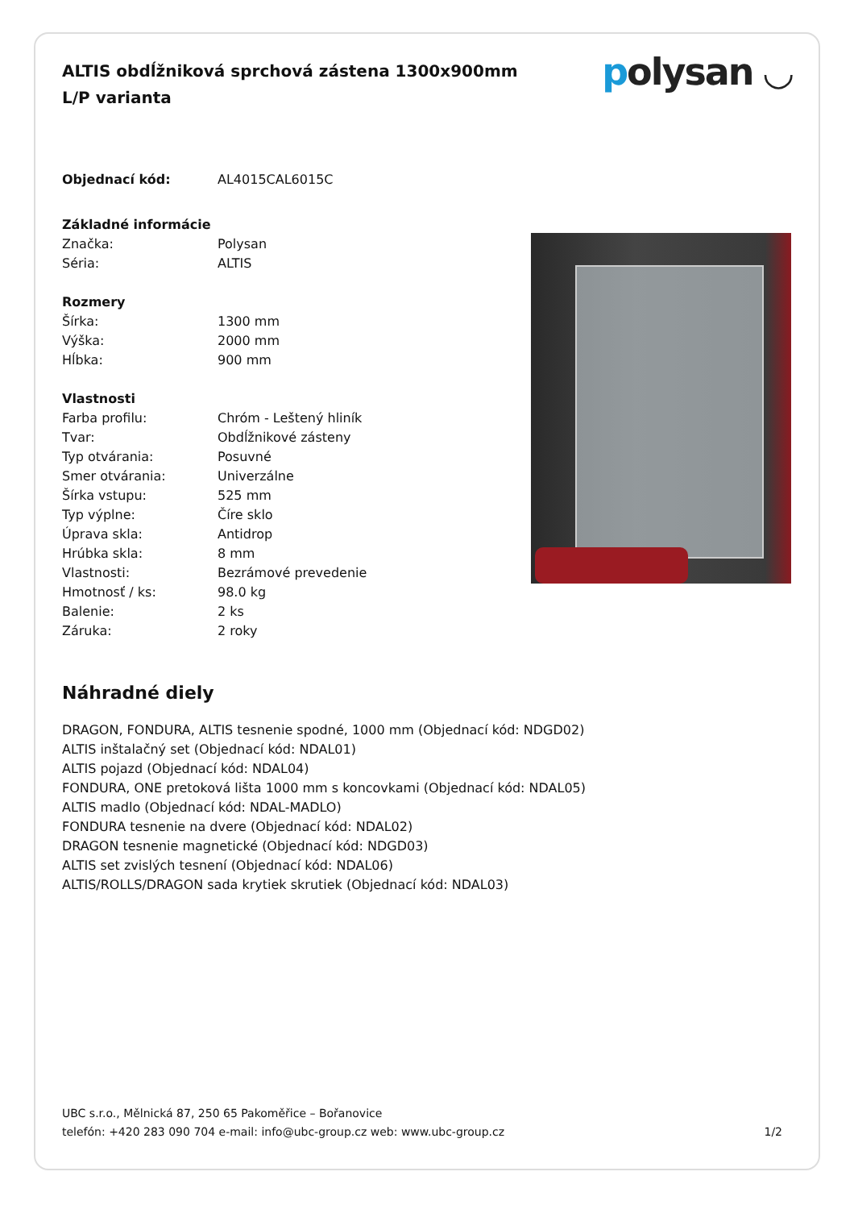ALTIS obdĺžniková sprchová zástena 1300x900mm L/P varianta
polysan ◡
| Objednací kód: | AL4015CAL6015C |
| Základné informácie | |
| Značka: | Polysan |
| Séria: | ALTIS |
| Rozmery | |
| Šírka: | 1300 mm |
| Výška: | 2000 mm |
| Hĺbka: | 900 mm |
| Vlastnosti | |
| Farba profilu: | Chróm - Leštený hliník |
| Tvar: | Obdĺžnikové zásteny |
| Typ otvárania: | Posuvné |
| Smer otvárania: | Univerzálne |
| Šírka vstupu: | 525 mm |
| Typ výplne: | Číre sklo |
| Úprava skla: | Antidrop |
| Hrúbka skla: | 8 mm |
| Vlastnosti: | Bezrámové prevedenie |
| Hmotnosť / ks: | 98.0 kg |
| Balenie: | 2 ks |
| Záruka: | 2 roky |
Náhradné diely
DRAGON, FONDURA, ALTIS tesnenie spodné, 1000 mm (Objednací kód: NDGD02)
ALTIS inštalačný set (Objednací kód: NDAL01)
ALTIS pojazd (Objednací kód: NDAL04)
FONDURA, ONE pretoková lišta 1000 mm s koncovkami (Objednací kód: NDAL05)
ALTIS madlo (Objednací kód: NDAL-MADLO)
FONDURA tesnenie na dvere (Objednací kód: NDAL02)
DRAGON tesnenie magnetické (Objednací kód: NDGD03)
ALTIS set zvislých tesnení (Objednací kód: NDAL06)
ALTIS/ROLLS/DRAGON sada krytiek skrutiek (Objednací kód: NDAL03)
UBC s.r.o., Mělnická 87, 250 65 Pakoměřice – Bořanovice
telefón: +420 283 090 704 e-mail: info@ubc-group.cz web: www.ubc-group.cz 1/2